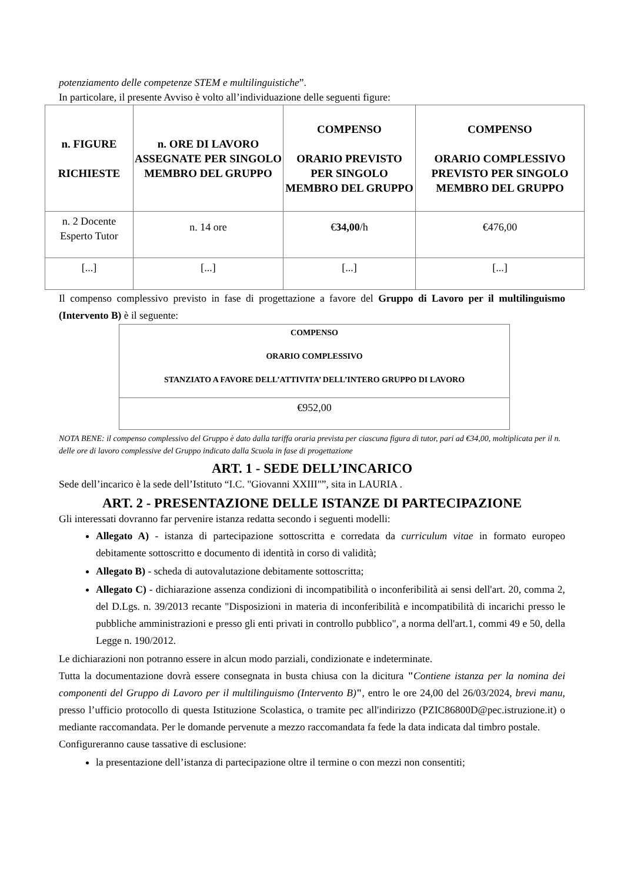potenziamento delle competenze STEM e multilinguistiche”.
In particolare, il presente Avviso è volto all’individuazione delle seguenti figure:
| n. FIGURE RICHIESTE | n. ORE DI LAVORO ASSEGNATE PER SINGOLO MEMBRO DEL GRUPPO | COMPENSO ORARIO PREVISTO PER SINGOLO MEMBRO DEL GRUPPO | COMPENSO ORARIO COMPLESSIVO PREVISTO PER SINGOLO MEMBRO DEL GRUPPO |
| --- | --- | --- | --- |
| n. 2 Docente Esperto Tutor | n. 14 ore | € 34,00 /h | €476,00 |
| [...] | [...] | [...] | [...] |
Il compenso complessivo previsto in fase di progettazione a favore del Gruppo di Lavoro per il multilinguismo (Intervento B) è il seguente:
| COMPENSO ORARIO COMPLESSIVO STANZIATO A FAVORE DELL’ATTIVITA’ DELL’INTERO GRUPPO DI LAVORO |
| --- |
| €952,00 |
NOTA BENE: il compenso complessivo del Gruppo è dato dalla tariffa oraria prevista per ciascuna figura di tutor, pari ad €34,00, moltiplicata per il n. delle ore di lavoro complessive del Gruppo indicato dalla Scuola in fase di progettazione
ART. 1 - SEDE DELL’INCARICO
Sede dell’incarico è la sede dell’Istituto “I.C. "Giovanni XXIII"”, sita in LAURIA .
ART. 2 - PRESENTAZIONE DELLE ISTANZE DI PARTECIPAZIONE
Gli interessati dovranno far pervenire istanza redatta secondo i seguenti modelli:
Allegato A) - istanza di partecipazione sottoscritta e corredata da curriculum vitae in formato europeo debitamente sottoscritto e documento di identità in corso di validità;
Allegato B) - scheda di autovalutazione debitamente sottoscritta;
Allegato C) - dichiarazione assenza condizioni di incompatibilità o inconferibilità ai sensi dell'art. 20, comma 2, del D.Lgs. n. 39/2013 recante "Disposizioni in materia di inconferibilità e incompatibilità di incarichi presso le pubbliche amministrazioni e presso gli enti privati in controllo pubblico", a norma dell'art.1, commi 49 e 50, della Legge n. 190/2012.
Le dichiarazioni non potranno essere in alcun modo parziali, condizionate e indeterminate.
Tutta la documentazione dovrà essere consegnata in busta chiusa con la dicitura "Contiene istanza per la nomina dei componenti del Gruppo di Lavoro per il multilinguismo (Intervento B)", entro le ore 24,00 del 26/03/2024, brevi manu, presso l’ufficio protocollo di questa Istituzione Scolastica, o tramite pec all'indirizzo (PZIC86800D@pec.istruzione.it) o mediante raccomandata. Per le domande pervenute a mezzo raccomandata fa fede la data indicata dal timbro postale.
Configureranno cause tassative di esclusione:
la presentazione dell’istanza di partecipazione oltre il termine o con mezzi non consentiti;